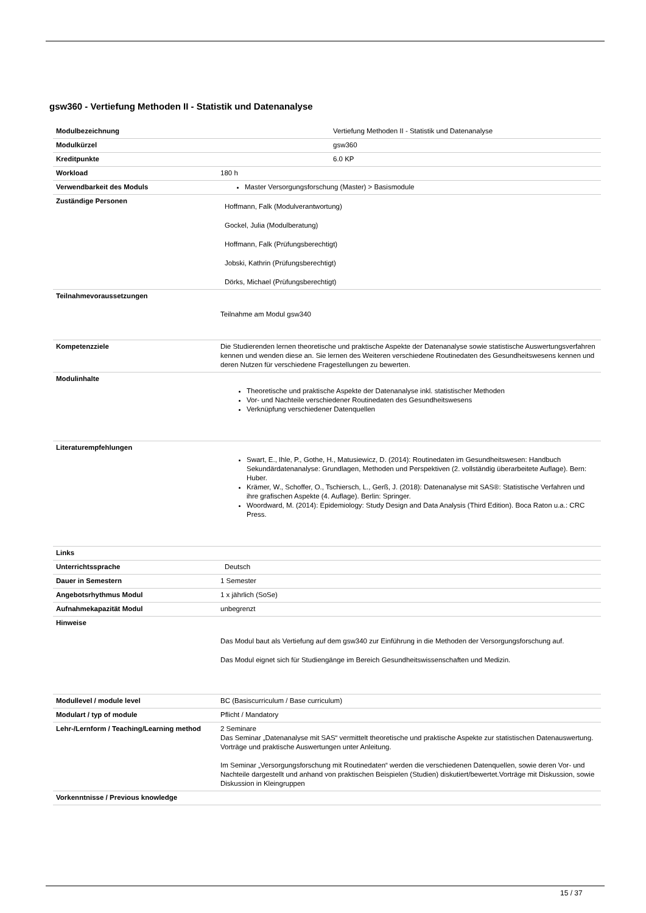gsw360 - Vertiefung Methoden II - Statistik und Datenanalyse
| Modulbezeichnung | Vertiefung Methoden II - Statistik und Datenanalyse |
| Modulkürzel | gsw360 |
| Kreditpunkte | 6.0 KP |
| Workload | 180 h |
| Verwendbarkeit des Moduls | Master Versorgungsforschung (Master) > Basismodule |
| Zuständige Personen | Hoffmann, Falk (Modulverantwortung) Gockel, Julia (Modulberatung) Hoffmann, Falk (Prüfungsberechtigt) Jobski, Kathrin (Prüfungsberechtigt) Dörks, Michael (Prüfungsberechtigt) |
| Teilnahmevoraussetzungen | Teilnahme am Modul gsw340 |
| Kompetenzziele | Die Studierenden lernen theoretische und praktische Aspekte der Datenanalyse sowie statistische Auswertungsverfahren kennen und wenden diese an. Sie lernen des Weiteren verschiedene Routinedaten des Gesundheitswesens kennen und deren Nutzen für verschiedene Fragestellungen zu bewerten. |
| Modulinhalte | Theoretische und praktische Aspekte der Datenanalyse inkl. statistischer Methoden Vor- und Nachteile verschiedener Routinedaten des Gesundheitswesens Verknüpfung verschiedener Datenquellen |
| Literaturempfehlungen | Swart, E., Ihle, P., Gothe, H., Matusiewicz, D. (2014): Routinedaten im Gesundheitswesen: Handbuch Sekundärdatenanalyse: Grundlagen, Methoden und Perspektiven (2. vollständig überarbeitete Auflage). Bern: Huber. Krämer, W., Schoffer, O., Tschiersch, L., Gerß, J. (2018): Datenanalyse mit SAS®: Statistische Verfahren und ihre grafischen Aspekte (4. Auflage). Berlin: Springer. Woordward, M. (2014): Epidemiology: Study Design and Data Analysis (Third Edition). Boca Raton u.a.: CRC Press. |
| Links | |
| Unterrichtssprache | Deutsch |
| Dauer in Semestern | 1 Semester |
| Angebotsrhythmus Modul | 1 x jährlich (SoSe) |
| Aufnahmekapazität Modul | unbegrenzt |
| Hinweise | Das Modul baut als Vertiefung auf dem gsw340 zur Einführung in die Methoden der Versorgungsforschung auf. Das Modul eignet sich für Studiengänge im Bereich Gesundheitswissenschaften und Medizin. |
| Modullevel / module level | BC (Basiscurriculum / Base curriculum) |
| Modulart / typ of module | Pflicht / Mandatory |
| Lehr-/Lernform / Teaching/Learning method | 2 Seminare Das Seminar „Datenanalyse mit SAS“ vermittelt theoretische und praktische Aspekte zur statistischen Datenauswertung. Vorträge und praktische Auswertungen unter Anleitung. Im Seminar „Versorgungsforschung mit Routinedaten“ werden die verschiedenen Datenquellen, sowie deren Vor- und Nachteile dargestellt und anhand von praktischen Beispielen (Studien) diskutiert/bewertet.Vorträge mit Diskussion, sowie Diskussion in Kleingruppen |
| Vorkenntnisse / Previous knowledge | |
15 / 37